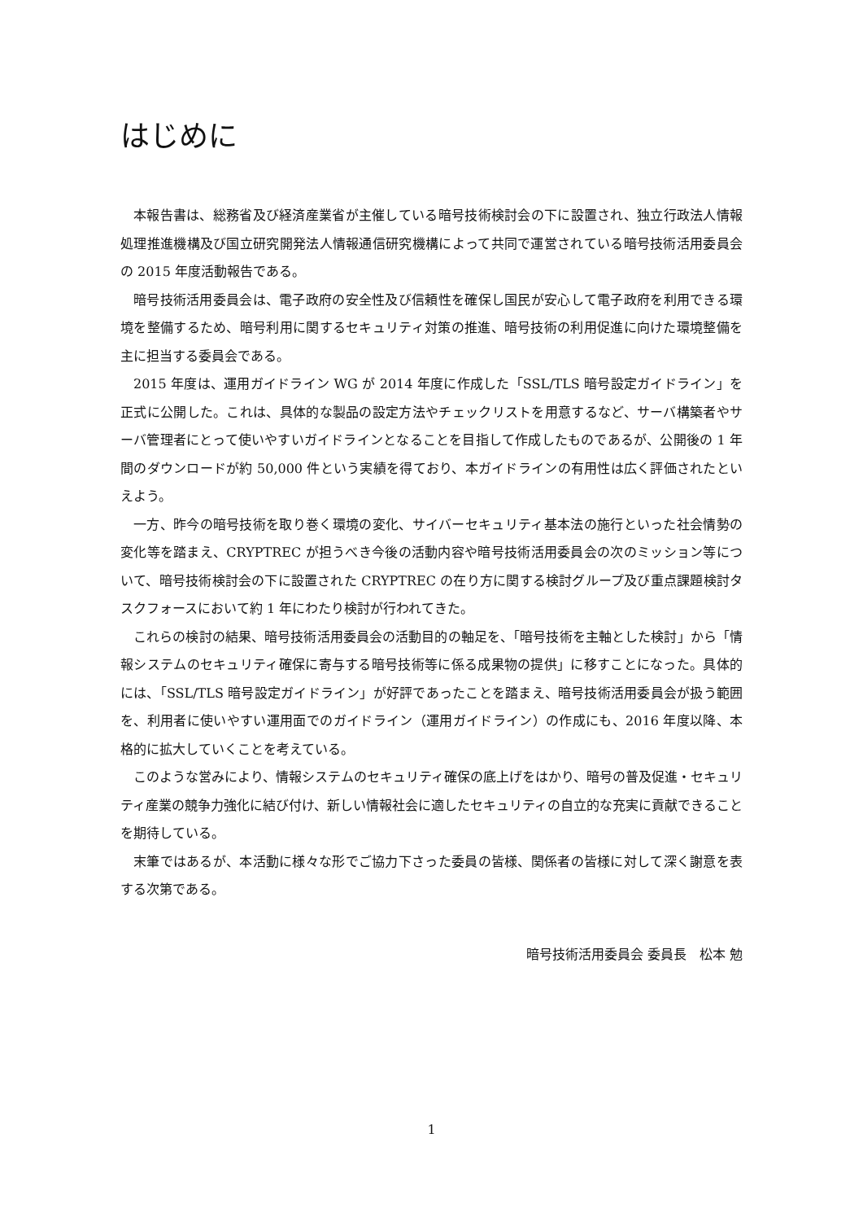はじめに
本報告書は、総務省及び経済産業省が主催している暗号技術検討会の下に設置され、独立行政法人情報処理推進機構及び国立研究開発法人情報通信研究機構によって共同で運営されている暗号技術活用委員会の 2015 年度活動報告である。
暗号技術活用委員会は、電子政府の安全性及び信頼性を確保し国民が安心して電子政府を利用できる環境を整備するため、暗号利用に関するセキュリティ対策の推進、暗号技術の利用促進に向けた環境整備を主に担当する委員会である。
2015 年度は、運用ガイドライン WG が 2014 年度に作成した「SSL/TLS 暗号設定ガイドライン」を正式に公開した。これは、具体的な製品の設定方法やチェックリストを用意するなど、サーバ構築者やサーバ管理者にとって使いやすいガイドラインとなることを目指して作成したものであるが、公開後の 1 年間のダウンロードが約 50,000 件という実績を得ており、本ガイドラインの有用性は広く評価されたといえよう。
一方、昨今の暗号技術を取り巻く環境の変化、サイバーセキュリティ基本法の施行といった社会情勢の変化等を踏まえ、CRYPTREC が担うべき今後の活動内容や暗号技術活用委員会の次のミッション等について、暗号技術検討会の下に設置された CRYPTREC の在り方に関する検討グループ及び重点課題検討タスクフォースにおいて約 1 年にわたり検討が行われてきた。
これらの検討の結果、暗号技術活用委員会の活動目的の軸足を、「暗号技術を主軸とした検討」から「情報システムのセキュリティ確保に寄与する暗号技術等に係る成果物の提供」に移すことになった。具体的には、「SSL/TLS 暗号設定ガイドライン」が好評であったことを踏まえ、暗号技術活用委員会が扱う範囲を、利用者に使いやすい運用面でのガイドライン（運用ガイドライン）の作成にも、2016 年度以降、本格的に拡大していくことを考えている。
このような営みにより、情報システムのセキュリティ確保の底上げをはかり、暗号の普及促進・セキュリティ産業の競争力強化に結び付け、新しい情報社会に適したセキュリティの自立的な充実に貢献できることを期待している。
末筆ではあるが、本活動に様々な形でご協力下さった委員の皆様、関係者の皆様に対して深く謝意を表する次第である。
暗号技術活用委員会 委員長　松本 勉
1